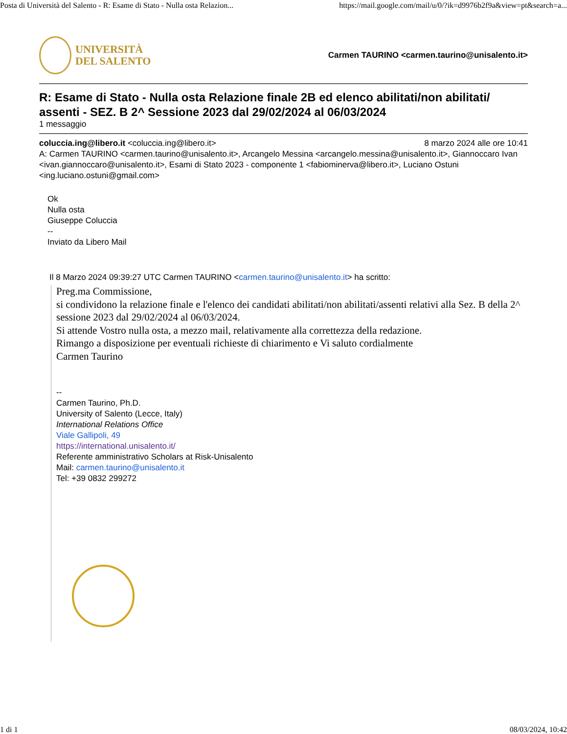Posta di Università del Salento - R: Esame di Stato - Nulla osta Relazion... https://mail.google.com/mail/u/0/?ik=d9976b2f9a&view=pt&search=a...
UNIVERSITÀ
DEL SALENTO
Carmen TAURINO <carmen.taurino@unisalento.it>
R: Esame di Stato - Nulla osta Relazione finale 2B ed elenco abilitati/non abilitati/ assenti - SEZ. B 2^ Sessione 2023 dal 29/02/2024 al 06/03/2024
1 messaggio
coluccia.ing@libero.it <coluccia.ing@libero.it> 8 marzo 2024 alle ore 10:41
A: Carmen TAURINO <carmen.taurino@unisalento.it>, Arcangelo Messina <arcangelo.messina@unisalento.it>, Giannoccaro Ivan <ivan.giannoccaro@unisalento.it>, Esami di Stato 2023 - componente 1 <fabiominerva@libero.it>, Luciano Ostuni <ing.luciano.ostuni@gmail.com>
Ok
Nulla osta
Giuseppe Coluccia
--
Inviato da Libero Mail
Il 8 Marzo 2024 09:39:27 UTC Carmen TAURINO <carmen.taurino@unisalento.it> ha scritto:
Preg.ma Commissione,
si condividono la relazione finale e l'elenco dei candidati abilitati/non abilitati/assenti relativi alla Sez. B della 2^ sessione 2023 dal 29/02/2024 al 06/03/2024.
Si attende Vostro nulla osta, a mezzo mail, relativamente alla correttezza della redazione.
Rimango a disposizione per eventuali richieste di chiarimento e Vi saluto cordialmente
Carmen Taurino
--
Carmen Taurino, Ph.D.
University of Salento (Lecce, Italy)
International Relations Office
Viale Gallipoli, 49
https://international.unisalento.it/
Referente amministrativo Scholars at Risk-Unisalento
Mail: carmen.taurino@unisalento.it
Tel: +39 0832 299272
1 di 1 08/03/2024, 10:42